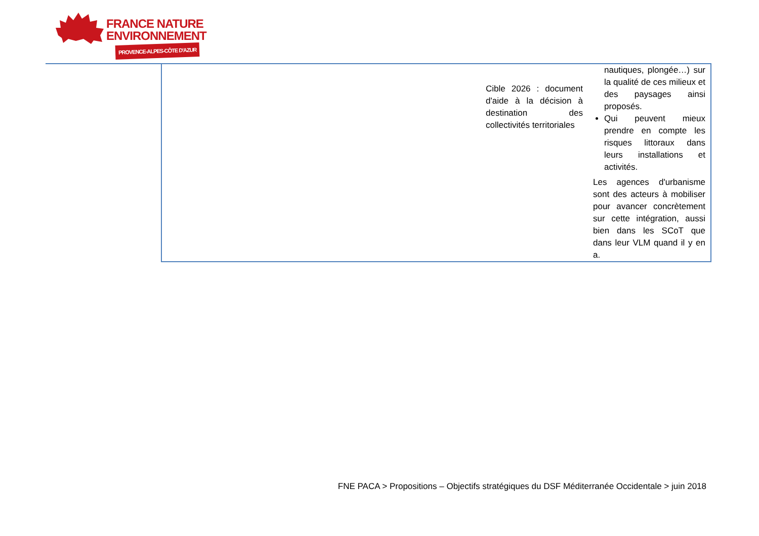FRANCE NATURE
ENVIRONNEMENT
PROVENCE-ALPES-CÔTE D'AZUR
| | Cible 2026 : document d'aide à la décision à destination des collectivités territoriales | nautiques, plongée…) sur la qualité de ces milieux et des paysages ainsi proposés. Qui peuvent mieux prendre en compte les risques littoraux dans leurs installations et activités. Les agences d'urbanisme sont des acteurs à mobiliser pour avancer concrètement sur cette intégration, aussi bien dans les SCoT que dans leur VLM quand il y en a. |
FNE PACA > Propositions – Objectifs stratégiques du DSF Méditerranée Occidentale > juin 2018